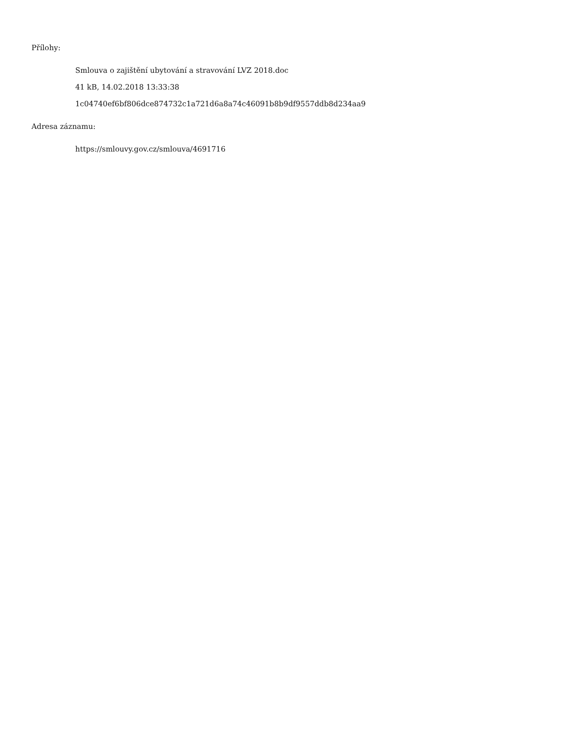Přílohy:
Smlouva o zajištění ubytování a stravování LVZ 2018.doc
41 kB, 14.02.2018 13:33:38
1c04740ef6bf806dce874732c1a721d6a8a74c46091b8b9df9557ddb8d234aa9
Adresa záznamu:
https://smlouvy.gov.cz/smlouva/4691716